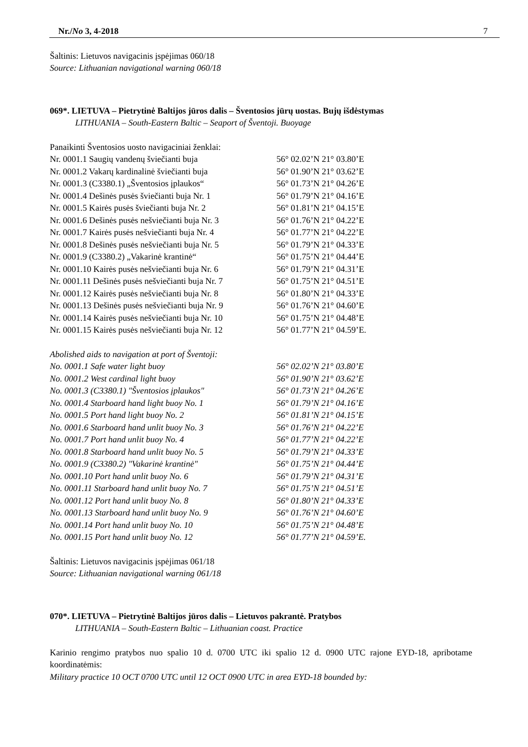Nr./No 3, 4-2018 7
Šaltinis: Lietuvos navigacinis įspėjimas 060/18
Source: Lithuanian navigational warning 060/18
069*. LIETUVA – Pietrytinė Baltijos jūros dalis – Šventosios jūrų uostas. Bujų išdėstymas
LITHUANIA – South-Eastern Baltic – Seaport of Šventoji. Buoyage
Panaikinti Šventosios uosto navigaciniai ženklai:
| Nr. 0001.1 Saugių vandenų šviečianti buja | 56° 02.02’N 21° 03.80’E |
| Nr. 0001.2 Vakarų kardinalinė šviečianti buja | 56° 01.90’N 21° 03.62’E |
| Nr. 0001.3 (C3380.1) „Šventosios įplaukos“ | 56° 01.73’N 21° 04.26’E |
| Nr. 0001.4 Dešinės pusės šviečianti buja Nr. 1 | 56° 01.79’N 21° 04.16’E |
| Nr. 0001.5 Kairės pusės šviečianti buja Nr. 2 | 56° 01.81’N 21° 04.15’E |
| Nr. 0001.6 Dešinės pusės nešviečianti buja Nr. 3 | 56° 01.76’N 21° 04.22’E |
| Nr. 0001.7 Kairės pusės nešviečianti buja Nr. 4 | 56° 01.77’N 21° 04.22’E |
| Nr. 0001.8 Dešinės pusės nešviečianti buja Nr. 5 | 56° 01.79’N 21° 04.33’E |
| Nr. 0001.9 (C3380.2) „Vakarinė krantinė“ | 56° 01.75’N 21° 04.44’E |
| Nr. 0001.10 Kairės pusės nešviečianti buja Nr. 6 | 56° 01.79’N 21° 04.31’E |
| Nr. 0001.11 Dešinės pusės nešviečianti buja Nr. 7 | 56° 01.75’N 21° 04.51’E |
| Nr. 0001.12 Kairės pusės nešviečianti buja Nr. 8 | 56° 01.80’N 21° 04.33’E |
| Nr. 0001.13 Dešinės pusės nešviečianti buja Nr. 9 | 56° 01.76’N 21° 04.60’E |
| Nr. 0001.14 Kairės pusės nešviečianti buja Nr. 10 | 56° 01.75’N 21° 04.48’E |
| Nr. 0001.15 Kairės pusės nešviečianti buja Nr. 12 | 56° 01.77’N 21° 04.59’E. |
Abolished aids to navigation at port of Šventoji:
| No. 0001.1 Safe water light buoy | 56° 02.02’N 21° 03.80’E |
| No. 0001.2 West cardinal light buoy | 56° 01.90’N 21° 03.62’E |
| No. 0001.3 (C3380.1) "Šventosios įplaukos" | 56° 01.73’N 21° 04.26’E |
| No. 0001.4 Starboard hand light buoy No. 1 | 56° 01.79’N 21° 04.16’E |
| No. 0001.5 Port hand light buoy No. 2 | 56° 01.81’N 21° 04.15’E |
| No. 0001.6 Starboard hand unlit buoy No. 3 | 56° 01.76’N 21° 04.22’E |
| No. 0001.7 Port hand unlit buoy No. 4 | 56° 01.77’N 21° 04.22’E |
| No. 0001.8 Starboard hand unlit buoy No. 5 | 56° 01.79’N 21° 04.33’E |
| No. 0001.9 (C3380.2) "Vakarinė krantinė" | 56° 01.75’N 21° 04.44’E |
| No. 0001.10 Port hand unlit buoy No. 6 | 56° 01.79’N 21° 04.31’E |
| No. 0001.11 Starboard hand unlit buoy No. 7 | 56° 01.75’N 21° 04.51’E |
| No. 0001.12 Port hand unlit buoy No. 8 | 56° 01.80’N 21° 04.33’E |
| No. 0001.13 Starboard hand unlit buoy No. 9 | 56° 01.76’N 21° 04.60’E |
| No. 0001.14 Port hand unlit buoy No. 10 | 56° 01.75’N 21° 04.48’E |
| No. 0001.15 Port hand unlit buoy No. 12 | 56° 01.77’N 21° 04.59’E. |
Šaltinis: Lietuvos navigacinis įspėjimas 061/18
Source: Lithuanian navigational warning 061/18
070*. LIETUVA – Pietrytinė Baltijos jūros dalis – Lietuvos pakrantė. Pratybos
LITHUANIA – South-Eastern Baltic – Lithuanian coast. Practice
Karinio rengimo pratybos nuo spalio 10 d. 0700 UTC iki spalio 12 d. 0900 UTC rajone EYD-18, apribotame koordinatėmis:
Military practice 10 OCT 0700 UTC until 12 OCT 0900 UTC in area EYD-18 bounded by: